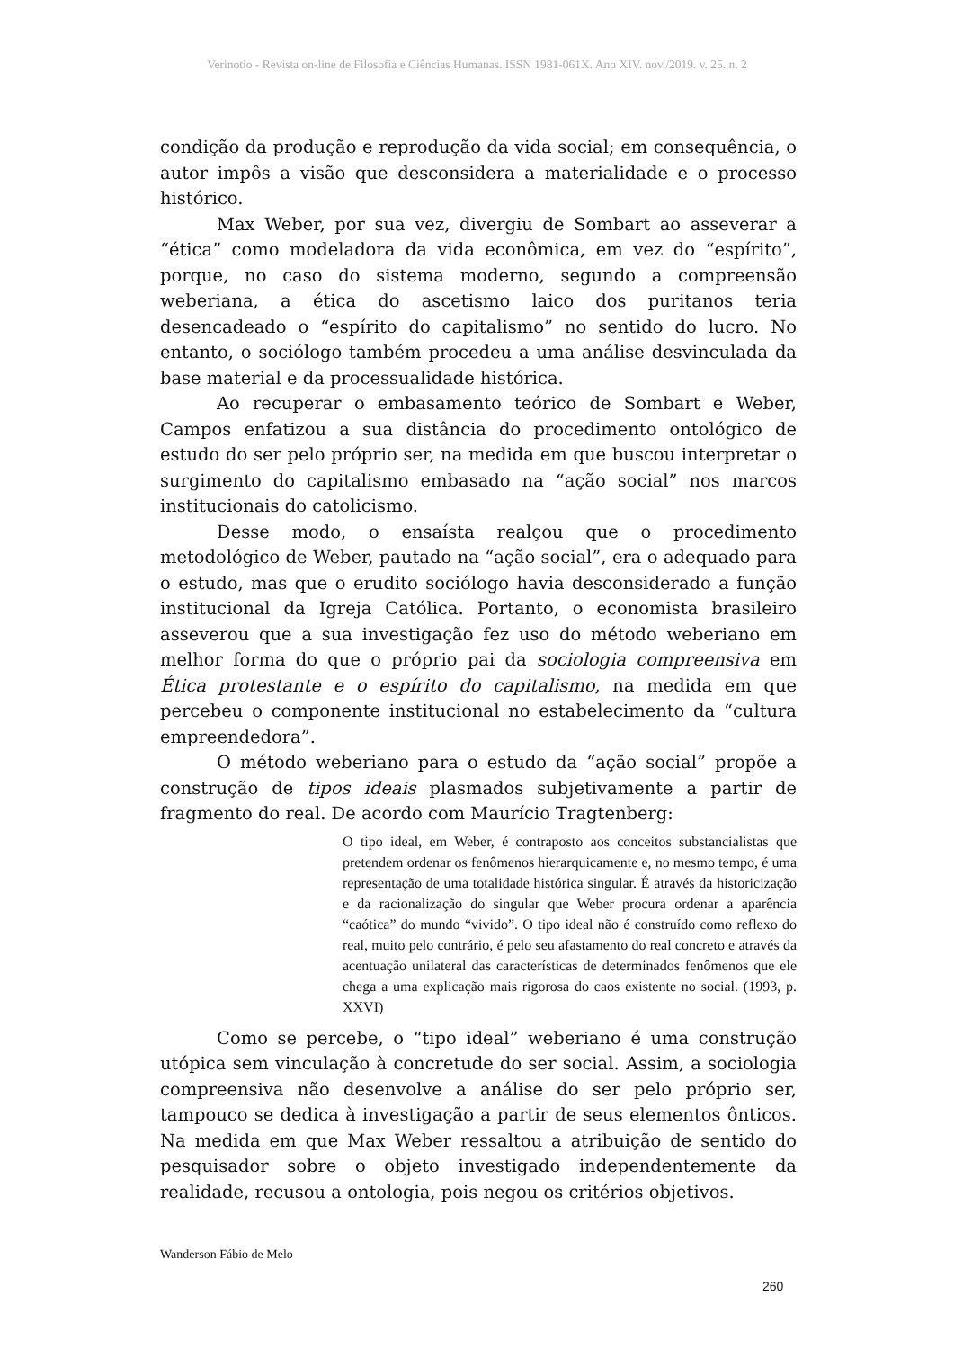Verinotio - Revista on-line de Filosofia e Ciências Humanas. ISSN 1981-061X. Ano XIV. nov./2019. v. 25. n. 2
condição da produção e reprodução da vida social; em consequência, o autor impôs a visão que desconsidera a materialidade e o processo histórico.
Max Weber, por sua vez, divergiu de Sombart ao asseverar a “ética” como modeladora da vida econômica, em vez do “espírito”, porque, no caso do sistema moderno, segundo a compreensão weberiana, a ética do ascetismo laico dos puritanos teria desencadeado o “espírito do capitalismo” no sentido do lucro. No entanto, o sociólogo também procedeu a uma análise desvinculada da base material e da processualidade histórica.
Ao recuperar o embasamento teórico de Sombart e Weber, Campos enfatizou a sua distância do procedimento ontológico de estudo do ser pelo próprio ser, na medida em que buscou interpretar o surgimento do capitalismo embasado na “ação social” nos marcos institucionais do catolicismo.
Desse modo, o ensaísta realçou que o procedimento metodológico de Weber, pautado na “ação social”, era o adequado para o estudo, mas que o erudito sociólogo havia desconsiderado a função institucional da Igreja Católica. Portanto, o economista brasileiro asseverou que a sua investigação fez uso do método weberiano em melhor forma do que o próprio pai da sociologia compreensiva em Ética protestante e o espírito do capitalismo, na medida em que percebeu o componente institucional no estabelecimento da “cultura empreendedora”.
O método weberiano para o estudo da “ação social” propõe a construção de tipos ideais plasmados subjetivamente a partir de fragmento do real. De acordo com Maurício Tragtenberg:
O tipo ideal, em Weber, é contraposto aos conceitos substancialistas que pretendem ordenar os fenômenos hierarquicamente e, no mesmo tempo, é uma representação de uma totalidade histórica singular. É através da historicização e da racionalização do singular que Weber procura ordenar a aparência “caótica” do mundo “vivido”. O tipo ideal não é construído como reflexo do real, muito pelo contrário, é pelo seu afastamento do real concreto e através da acentuação unilateral das características de determinados fenômenos que ele chega a uma explicação mais rigorosa do caos existente no social. (1993, p. XXVI)
Como se percebe, o “tipo ideal” weberiano é uma construção utópica sem vinculação à concretude do ser social. Assim, a sociologia compreensiva não desenvolve a análise do ser pelo próprio ser, tampouco se dedica à investigação a partir de seus elementos ônticos. Na medida em que Max Weber ressaltou a atribuição de sentido do pesquisador sobre o objeto investigado independentemente da realidade, recusou a ontologia, pois negou os critérios objetivos.
Wanderson Fábio de Melo
260